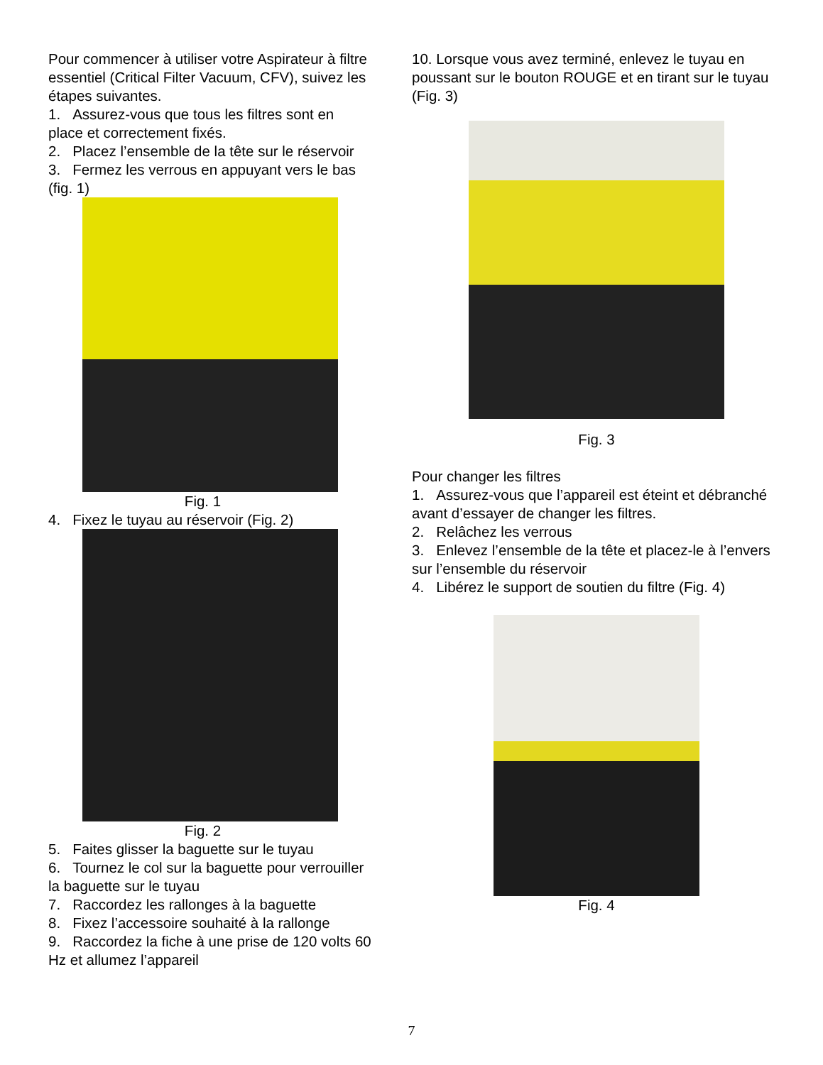Pour commencer à utiliser votre Aspirateur à filtre essentiel (Critical Filter Vacuum, CFV), suivez les étapes suivantes.
1. Assurez-vous que tous les filtres sont en place et correctement fixés.
2. Placez l’ensemble de la tête sur le réservoir
3. Fermez les verrous en appuyant vers le bas (fig. 1)
Fig. 1
4. Fixez le tuyau au réservoir (Fig. 2)
Fig. 2
5. Faites glisser la baguette sur le tuyau
6. Tournez le col sur la baguette pour verrouiller la baguette sur le tuyau
7. Raccordez les rallonges à la baguette
8. Fixez l’accessoire souhaité à la rallonge
9. Raccordez la fiche à une prise de 120 volts 60 Hz et allumez l’appareil
10. Lorsque vous avez terminé, enlevez le tuyau en poussant sur le bouton ROUGE et en tirant sur le tuyau (Fig. 3)
Fig. 3
Pour changer les filtres
1. Assurez-vous que l’appareil est éteint et débranché avant d’essayer de changer les filtres.
2. Relâchez les verrous
3. Enlevez l’ensemble de la tête et placez-le à l’envers sur l’ensemble du réservoir
4. Libérez le support de soutien du filtre (Fig. 4)
Fig. 4
7